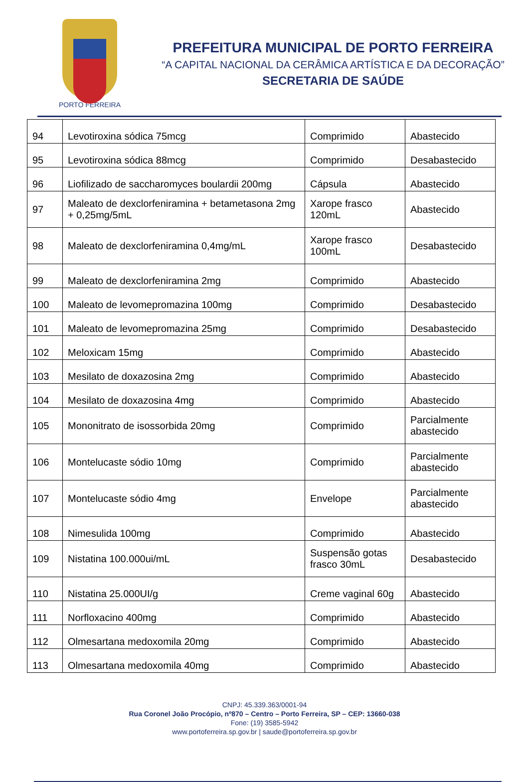PORTO FERREIRA
PREFEITURA MUNICIPAL DE PORTO FERREIRA
“A CAPITAL NACIONAL DA CERÂMICA ARTÍSTICA E DA DECORAÇÃO”
SECRETARIA DE SAÚDE
| 94 | Levotiroxina sódica 75mcg | Comprimido | Abastecido |
| 95 | Levotiroxina sódica 88mcg | Comprimido | Desabastecido |
| 96 | Liofilizado de saccharomyces boulardii 200mg | Cápsula | Abastecido |
| 97 | Maleato de dexclorfeniramina + betametasona 2mg + 0,25mg/5mL | Xarope frasco 120mL | Abastecido |
| 98 | Maleato de dexclorfeniramina 0,4mg/mL | Xarope frasco 100mL | Desabastecido |
| 99 | Maleato de dexclorfeniramina 2mg | Comprimido | Abastecido |
| 100 | Maleato de levomepromazina 100mg | Comprimido | Desabastecido |
| 101 | Maleato de levomepromazina 25mg | Comprimido | Desabastecido |
| 102 | Meloxicam 15mg | Comprimido | Abastecido |
| 103 | Mesilato de doxazosina 2mg | Comprimido | Abastecido |
| 104 | Mesilato de doxazosina 4mg | Comprimido | Abastecido |
| 105 | Mononitrato de isossorbida 20mg | Comprimido | Parcialmente abastecido |
| 106 | Montelucaste sódio 10mg | Comprimido | Parcialmente abastecido |
| 107 | Montelucaste sódio 4mg | Envelope | Parcialmente abastecido |
| 108 | Nimesulida 100mg | Comprimido | Abastecido |
| 109 | Nistatina 100.000ui/mL | Suspensão gotas frasco 30mL | Desabastecido |
| 110 | Nistatina 25.000UI/g | Creme vaginal 60g | Abastecido |
| 111 | Norfloxacino 400mg | Comprimido | Abastecido |
| 112 | Olmesartana medoxomila 20mg | Comprimido | Abastecido |
| 113 | Olmesartana medoxomila 40mg | Comprimido | Abastecido |
CNPJ: 45.339.363/0001-94
Rua Coronel João Procópio, nº870 – Centro – Porto Ferreira, SP – CEP: 13660-038
Fone: (19) 3585-5942
www.portoferreira.sp.gov.br | saude@portoferreira.sp.gov.br